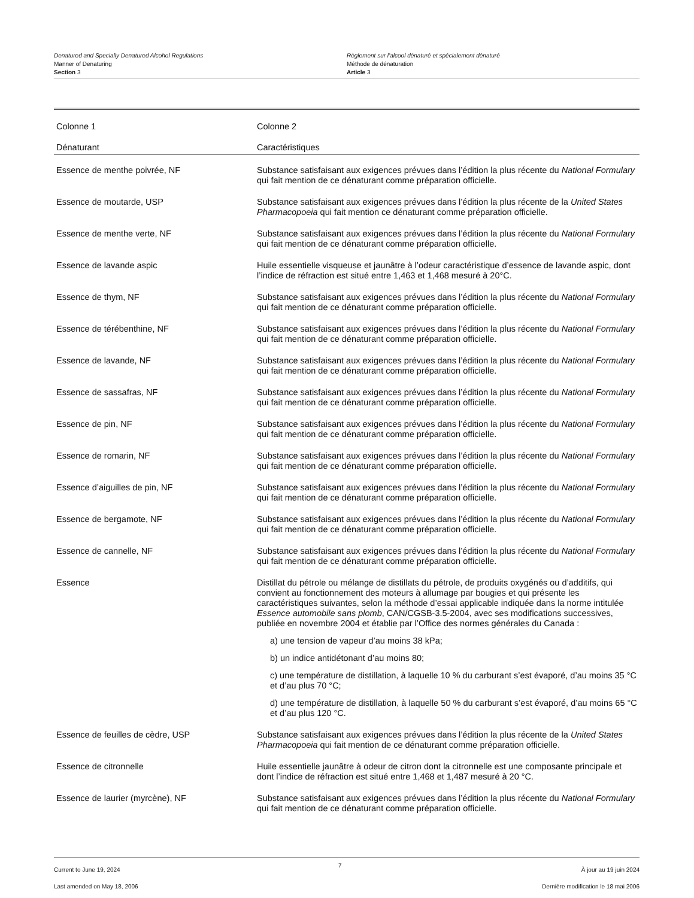Denatured and Specially Denatured Alcohol Regulations
Manner of Denaturing
Section 3
Règlement sur l’alcool dénaturé et spécialement dénaturé
Méthode de dénaturation
Article 3
| Colonne 1 | Colonne 2 |
| --- | --- |
| Dénaturant | Caractéristiques |
| Essence de menthe poivrée, NF | Substance satisfaisant aux exigences prévues dans l’édition la plus récente du National Formulary qui fait mention de ce dénaturant comme préparation officielle. |
| Essence de moutarde, USP | Substance satisfaisant aux exigences prévues dans l’édition la plus récente de la United States Pharmacopoeia qui fait mention ce dénaturant comme préparation officielle. |
| Essence de menthe verte, NF | Substance satisfaisant aux exigences prévues dans l’édition la plus récente du National Formulary qui fait mention de ce dénaturant comme préparation officielle. |
| Essence de lavande aspic | Huile essentielle visqueuse et jaunâtre à l’odeur caractéristique d’essence de lavande aspic, dont l’indice de réfraction est situé entre 1,463 et 1,468 mesuré à 20°C. |
| Essence de thym, NF | Substance satisfaisant aux exigences prévues dans l’édition la plus récente du National Formulary qui fait mention de ce dénaturant comme préparation officielle. |
| Essence de térébenthine, NF | Substance satisfaisant aux exigences prévues dans l’édition la plus récente du National Formulary qui fait mention de ce dénaturant comme préparation officielle. |
| Essence de lavande, NF | Substance satisfaisant aux exigences prévues dans l’édition la plus récente du National Formulary qui fait mention de ce dénaturant comme préparation officielle. |
| Essence de sassafras, NF | Substance satisfaisant aux exigences prévues dans l’édition la plus récente du National Formulary qui fait mention de ce dénaturant comme préparation officielle. |
| Essence de pin, NF | Substance satisfaisant aux exigences prévues dans l’édition la plus récente du National Formulary qui fait mention de ce dénaturant comme préparation officielle. |
| Essence de romarin, NF | Substance satisfaisant aux exigences prévues dans l’édition la plus récente du National Formulary qui fait mention de ce dénaturant comme préparation officielle. |
| Essence d’aiguilles de pin, NF | Substance satisfaisant aux exigences prévues dans l’édition la plus récente du National Formulary qui fait mention de ce dénaturant comme préparation officielle. |
| Essence de bergamote, NF | Substance satisfaisant aux exigences prévues dans l’édition la plus récente du National Formulary qui fait mention de ce dénaturant comme préparation officielle. |
| Essence de cannelle, NF | Substance satisfaisant aux exigences prévues dans l’édition la plus récente du National Formulary qui fait mention de ce dénaturant comme préparation officielle. |
| Essence | Distillat du pétrole ou mélange de distillats du pétrole, de produits oxygénés ou d’additifs, qui convient au fonctionnement des moteurs à allumage par bougies et qui présente les caractéristiques suivantes, selon la méthode d’essai applicable indiquée dans la norme intitulée Essence automobile sans plomb , CAN/CGSB-3.5-2004, avec ses modifications successives, publiée en novembre 2004 et établie par l’Office des normes générales du Canada : a) une tension de vapeur d’au moins 38 kPa; b) un indice antidétonant d’au moins 80; c) une température de distillation, à laquelle 10 % du carburant s’est évaporé, d’au moins 35 °C et d’au plus 70 °C; d) une température de distillation, à laquelle 50 % du carburant s’est évaporé, d’au moins 65 °C et d’au plus 120 °C. |
| Essence de feuilles de cèdre, USP | Substance satisfaisant aux exigences prévues dans l’édition la plus récente de la United States Pharmacopoeia qui fait mention de ce dénaturant comme préparation officielle. |
| Essence de citronnelle | Huile essentielle jaunâtre à odeur de citron dont la citronnelle est une composante principale et dont l’indice de réfraction est situé entre 1,468 et 1,487 mesuré à 20 °C. |
| Essence de laurier (myrcène), NF | Substance satisfaisant aux exigences prévues dans l’édition la plus récente du National Formulary qui fait mention de ce dénaturant comme préparation officielle. |
Current to June 19, 2024
Last amended on May 18, 2006
7
À jour au 19 juin 2024
Dernière modification le 18 mai 2006